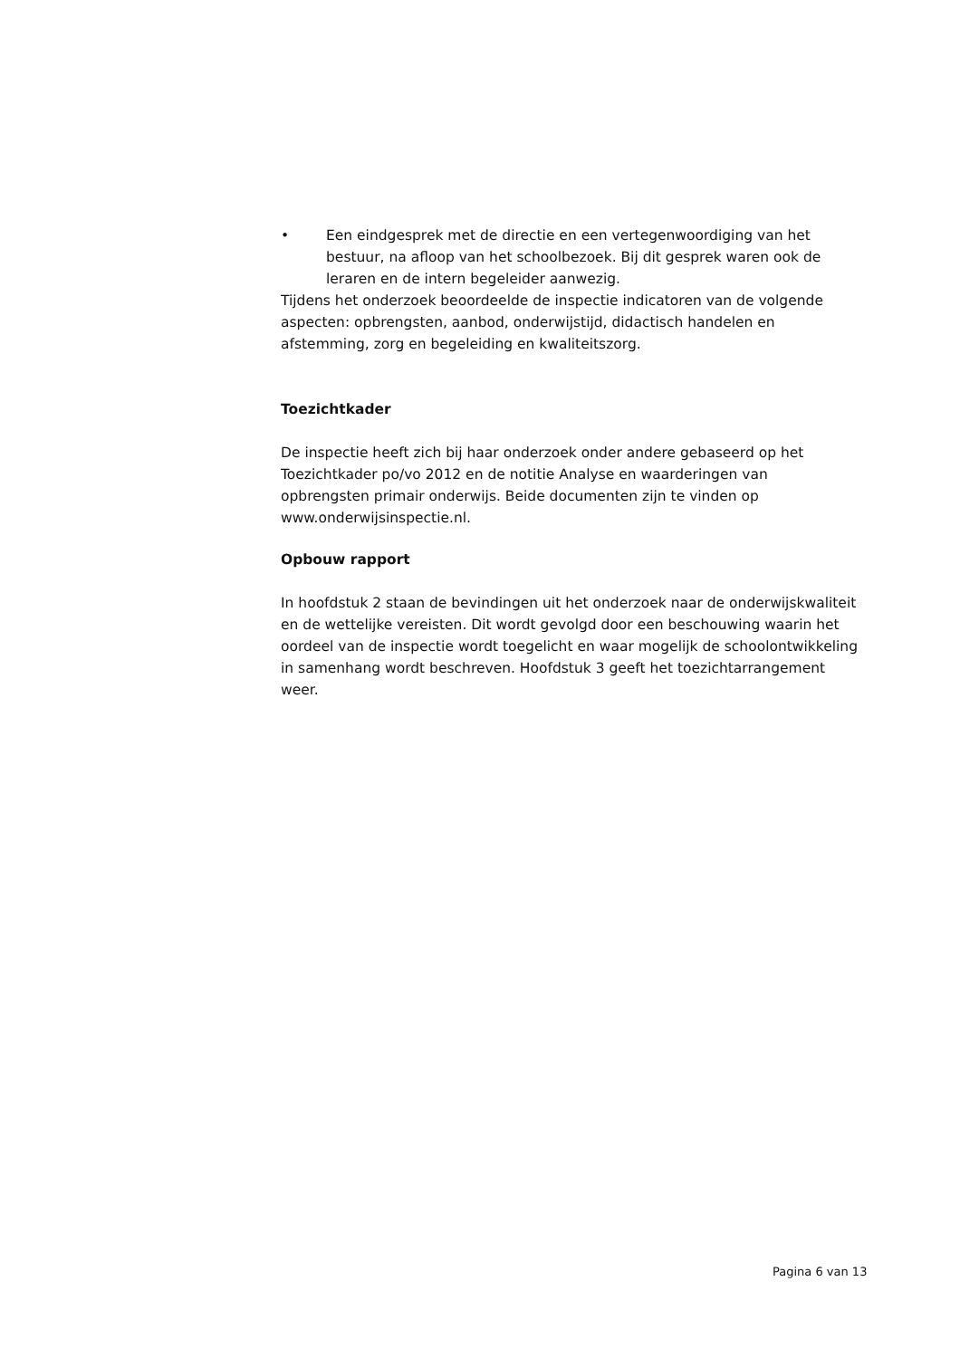• Een eindgesprek met de directie en een vertegenwoordiging van het bestuur, na afloop van het schoolbezoek. Bij dit gesprek waren ook de leraren en de intern begeleider aanwezig.
Tijdens het onderzoek beoordeelde de inspectie indicatoren van de volgende aspecten: opbrengsten, aanbod, onderwijstijd, didactisch handelen en afstemming, zorg en begeleiding en kwaliteitszorg.
Toezichtkader
De inspectie heeft zich bij haar onderzoek onder andere gebaseerd op het Toezichtkader po/vo 2012 en de notitie Analyse en waarderingen van opbrengsten primair onderwijs. Beide documenten zijn te vinden op www.onderwijsinspectie.nl.
Opbouw rapport
In hoofdstuk 2 staan de bevindingen uit het onderzoek naar de onderwijskwaliteit en de wettelijke vereisten. Dit wordt gevolgd door een beschouwing waarin het oordeel van de inspectie wordt toegelicht en waar mogelijk de schoolontwikkeling in samenhang wordt beschreven. Hoofdstuk 3 geeft het toezichtarrangement weer.
Pagina 6 van 13